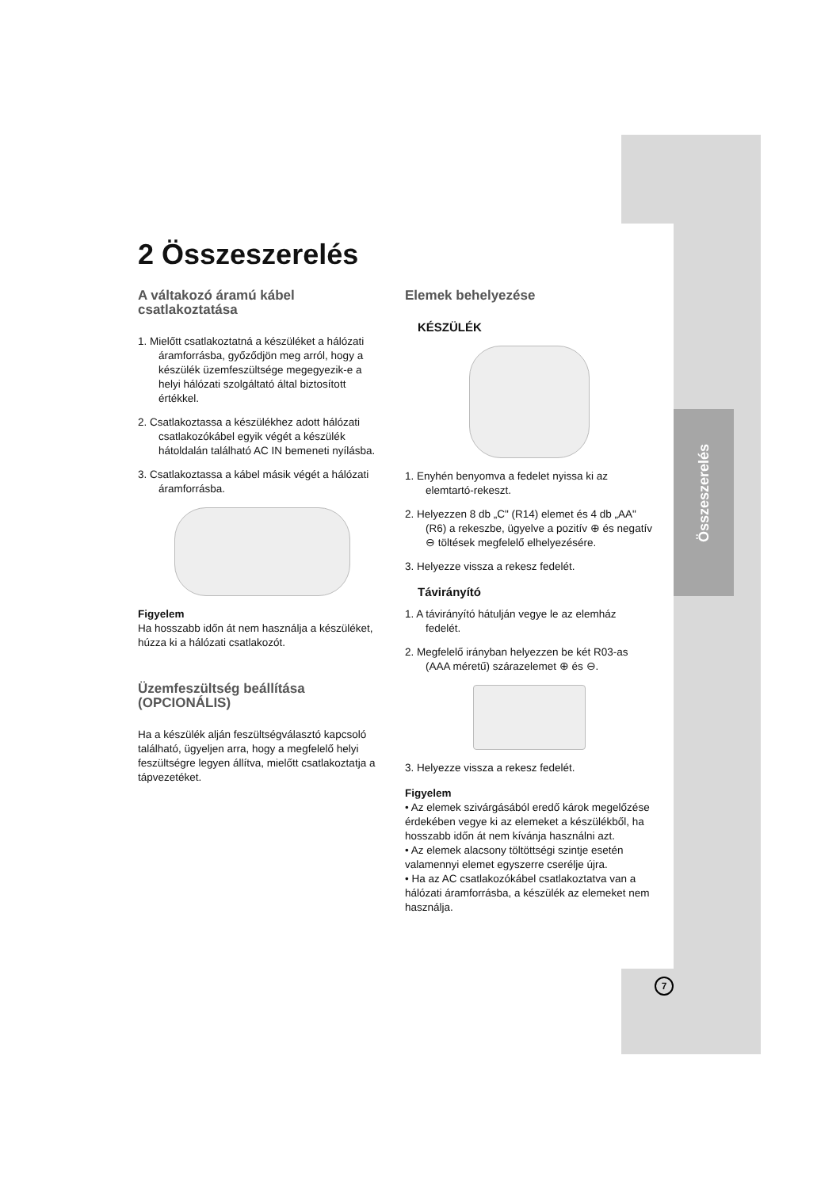Összeszerelés
2 Összeszerelés
A váltakozó áramú kábel csatlakoztatása
1. Mielőtt csatlakoztatná a készüléket a hálózati áramforrásba, győződjön meg arról, hogy a készülék üzemfeszültsége megegyezik-e a helyi hálózati szolgáltató által biztosított értékkel.
2. Csatlakoztassa a készülékhez adott hálózati csatlakozókábel egyik végét a készülék hátoldalán található AC IN bemeneti nyílásba.
3. Csatlakoztassa a kábel másik végét a hálózati áramforrásba.
Figyelem
Ha hosszabb időn át nem használja a készüléket, húzza ki a hálózati csatlakozót.
Üzemfeszültség beállítása (OPCIONÁLIS)
Ha a készülék alján feszültségválasztó kapcsoló található, ügyeljen arra, hogy a megfelelő helyi feszültségre legyen állítva, mielőtt csatlakoztatja a tápvezetéket.
Elemek behelyezése
KÉSZÜLÉK
1. Enyhén benyomva a fedelet nyissa ki az elemtartó-rekeszt.
2. Helyezzen 8 db „C" (R14) elemet és 4 db „AA" (R6) a rekeszbe, ügyelve a pozitív ⊕ és negatív ⊖ töltések megfelelő elhelyezésére.
3. Helyezze vissza a rekesz fedelét.
Távirányító
1. A távirányító hátulján vegye le az elemház fedelét.
2. Megfelelő irányban helyezzen be két R03-as (AAA méretű) szárazelemet ⊕ és ⊖.
3. Helyezze vissza a rekesz fedelét.
Figyelem
• Az elemek szivárgásából eredő károk megelőzése érdekében vegye ki az elemeket a készülékből, ha hosszabb időn át nem kívánja használni azt.
• Az elemek alacsony töltöttségi szintje esetén valamennyi elemet egyszerre cserélje újra.
• Ha az AC csatlakozókábel csatlakoztatva van a hálózati áramforrásba, a készülék az elemeket nem használja.
7